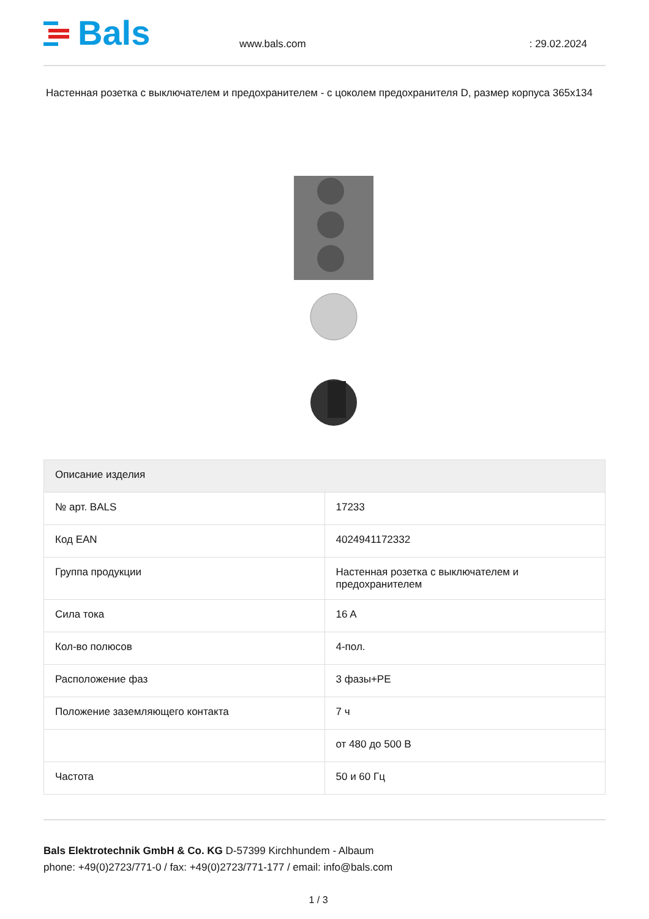Bals
www.bals.com
: 29.02.2024
Настенная розетка с выключателем и предохранителем - с цоколем предохранителя D, размер корпуса 365x134
| Описание изделия | |
| --- | --- |
| № арт. BALS | 17233 |
| Код EAN | 4024941172332 |
| Группа продукции | Настенная розетка с выключателем и предохранителем |
| Сила тока | 16 A |
| Кол-во полюсов | 4-пол. |
| Расположение фаз | 3 фазы+PE |
| Положение заземляющего контакта | 7 ч |
| | от 480 до 500 В |
| Частота | 50 и 60 Гц |
Bals Elektrotechnik GmbH & Co. KG D-57399 Kirchhundem - Albaum
phone: +49(0)2723/771-0 / fax: +49(0)2723/771-177 / email: info@bals.com
1 / 3